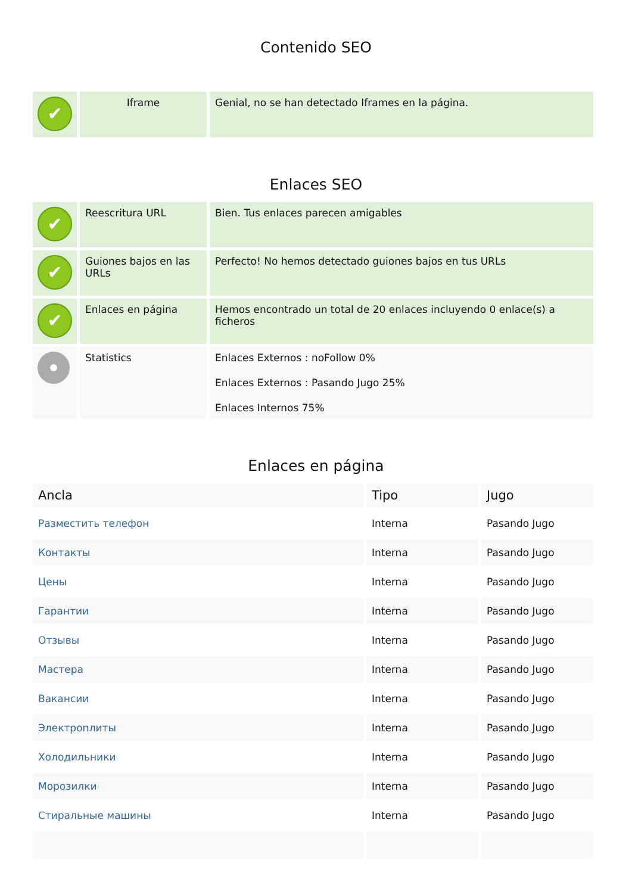Contenido SEO
| ✔ | Iframe | Genial, no se han detectado Iframes en la página. |
Enlaces SEO
| ✔ | Reescritura URL | Bien. Tus enlaces parecen amigables |
| ✔ | Guiones bajos en las URLs | Perfecto! No hemos detectado guiones bajos en tus URLs |
| ✔ | Enlaces en página | Hemos encontrado un total de 20 enlaces incluyendo 0 enlace(s) a ficheros |
| | Statistics | Enlaces Externos : noFollow 0% Enlaces Externos : Pasando Jugo 25% Enlaces Internos 75% |
Enlaces en página
| Ancla | Tipo | Jugo |
| --- | --- | --- |
| Разместить телефон | Interna | Pasando Jugo |
| Контакты | Interna | Pasando Jugo |
| Цены | Interna | Pasando Jugo |
| Гарантии | Interna | Pasando Jugo |
| Отзывы | Interna | Pasando Jugo |
| Мастера | Interna | Pasando Jugo |
| Вакансии | Interna | Pasando Jugo |
| Электроплиты | Interna | Pasando Jugo |
| Холодильники | Interna | Pasando Jugo |
| Морозилки | Interna | Pasando Jugo |
| Стиральные машины | Interna | Pasando Jugo |